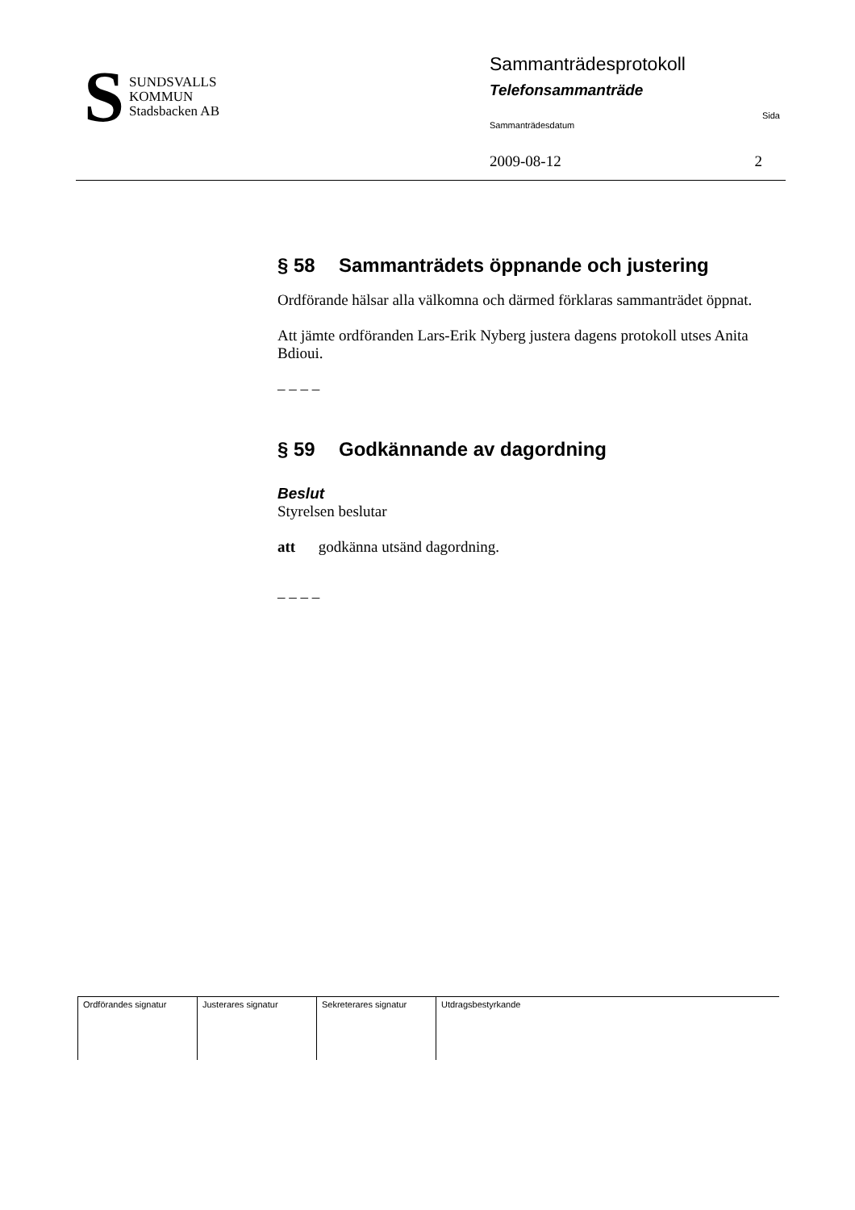S
SUNDSVALLS
KOMMUN
Stadsbacken AB
Sammanträdesprotokoll
Telefonsammanträde
Sammanträdesdatum Sida
2009-08-12 2
§ 58 Sammanträdets öppnande och justering
Ordförande hälsar alla välkomna och därmed förklaras sammanträdet öppnat.
Att jämte ordföranden Lars-Erik Nyberg justera dagens protokoll utses Anita Bdioui.
– – – –
§ 59 Godkännande av dagordning
Beslut
Styrelsen beslutar
att godkänna utsänd dagordning.
– – – –
| Ordförandes signatur | Justerares signatur | Sekreterares signatur | Utdragsbestyrkande |